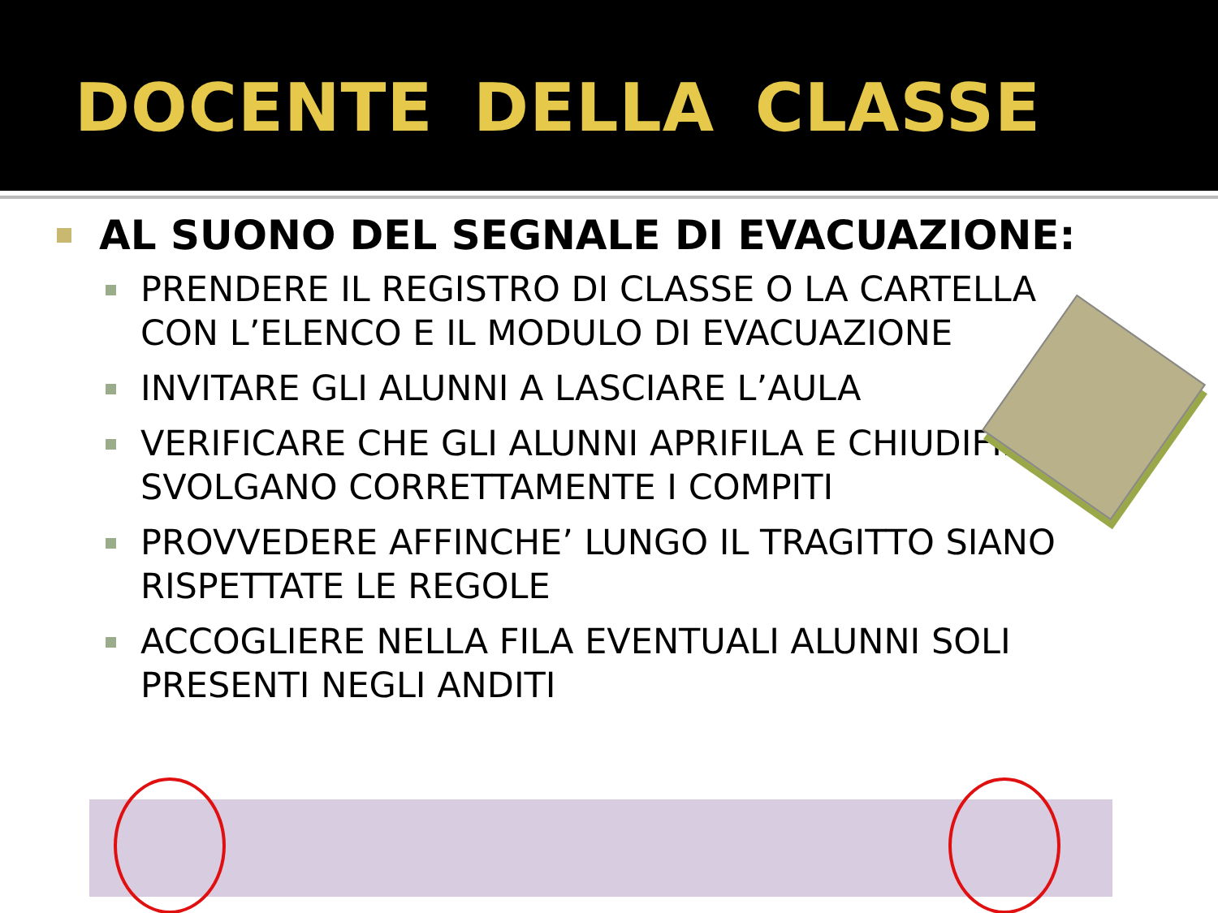DOCENTE DELLA CLASSE
AL SUONO DEL SEGNALE DI EVACUAZIONE:
PRENDERE IL REGISTRO DI CLASSE O LA CARTELLA CON L’ELENCO E IL MODULO DI EVACUAZIONE
INVITARE GLI ALUNNI A LASCIARE L’AULA
VERIFICARE CHE GLI ALUNNI APRIFILA E CHIUDIFILA SVOLGANO CORRETTAMENTE I COMPITI
PROVVEDERE AFFINCHE’ LUNGO IL TRAGITTO SIANO RISPETTATE LE REGOLE
ACCOGLIERE NELLA FILA EVENTUALI ALUNNI SOLI PRESENTI NEGLI ANDITI